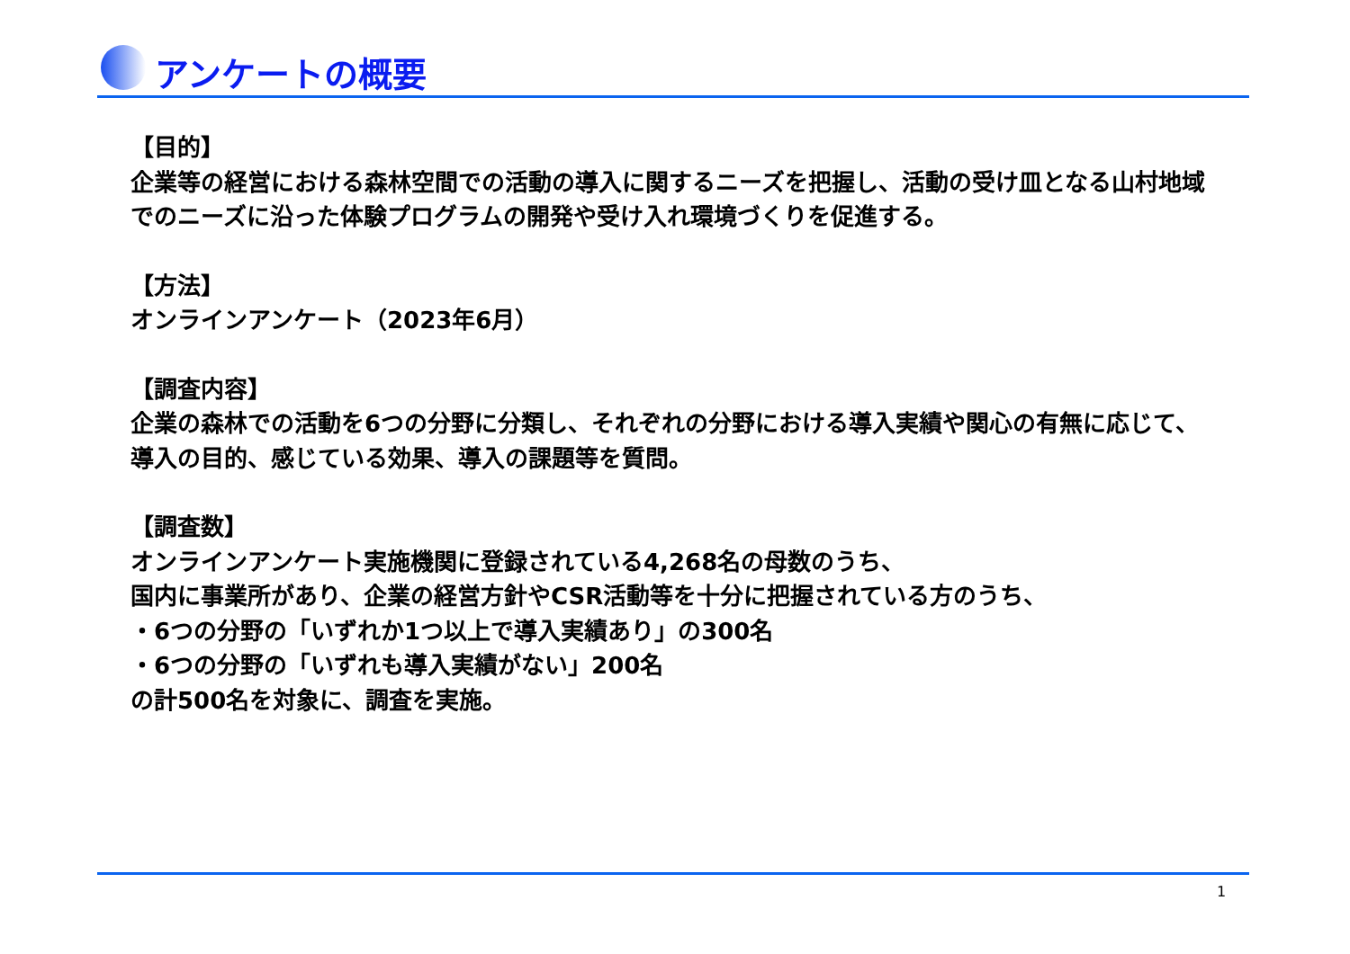アンケートの概要
【目的】
企業等の経営における森林空間での活動の導入に関するニーズを把握し、活動の受け皿となる山村地域でのニーズに沿った体験プログラムの開発や受け入れ環境づくりを促進する。
【方法】
オンラインアンケート（2023年6月）
【調査内容】
企業の森林での活動を6つの分野に分類し、それぞれの分野における導入実績や関心の有無に応じて、導入の目的、感じている効果、導入の課題等を質問。
【調査数】
オンラインアンケート実施機関に登録されている4,268名の母数のうち、
国内に事業所があり、企業の経営方針やCSR活動等を十分に把握されている方のうち、
・6つの分野の「いずれか1つ以上で導入実績あり」の300名
・6つの分野の「いずれも導入実績がない」200名
の計500名を対象に、調査を実施。
1